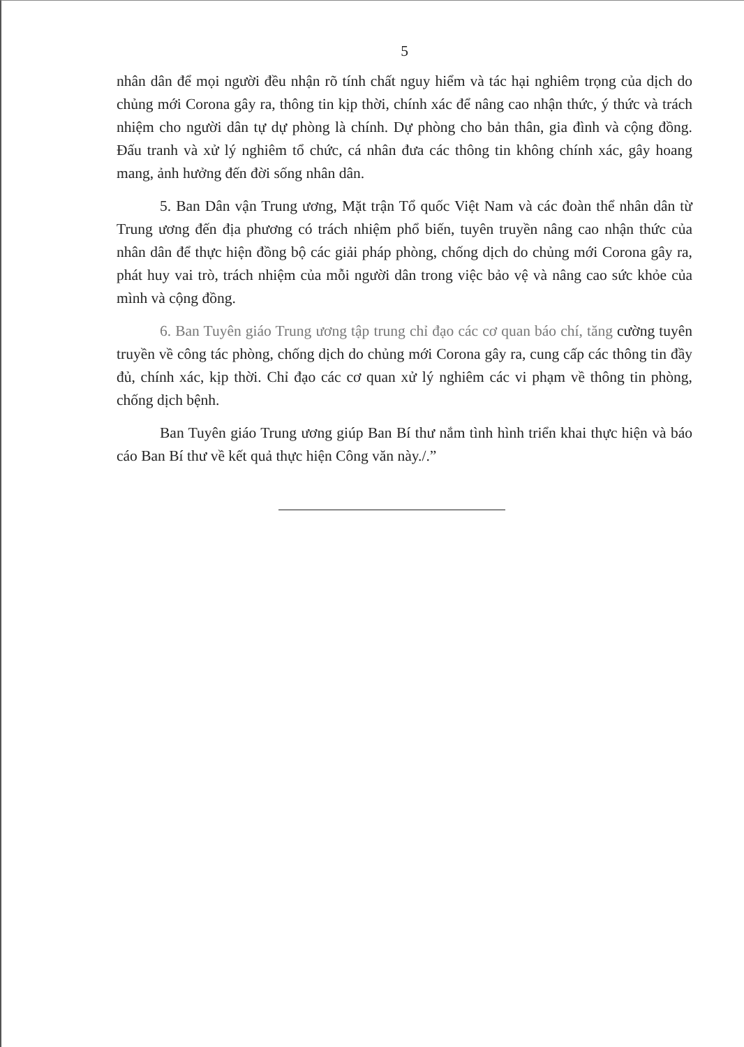5
nhân dân để mọi người đều nhận rõ tính chất nguy hiểm và tác hại nghiêm trọng của dịch do chủng mới Corona gây ra, thông tin kịp thời, chính xác để nâng cao nhận thức, ý thức và trách nhiệm cho người dân tự dự phòng là chính. Dự phòng cho bản thân, gia đình và cộng đồng. Đấu tranh và xử lý nghiêm tổ chức, cá nhân đưa các thông tin không chính xác, gây hoang mang, ảnh hưởng đến đời sống nhân dân.
5. Ban Dân vận Trung ương, Mặt trận Tổ quốc Việt Nam và các đoàn thể nhân dân từ Trung ương đến địa phương có trách nhiệm phổ biến, tuyên truyền nâng cao nhận thức của nhân dân để thực hiện đồng bộ các giải pháp phòng, chống dịch do chủng mới Corona gây ra, phát huy vai trò, trách nhiệm của mỗi người dân trong việc bảo vệ và nâng cao sức khỏe của mình và cộng đồng.
6. Ban Tuyên giáo Trung ương tập trung chỉ đạo các cơ quan báo chí, tăng cường tuyên truyền về công tác phòng, chống dịch do chủng mới Corona gây ra, cung cấp các thông tin đầy đủ, chính xác, kịp thời. Chỉ đạo các cơ quan xử lý nghiêm các vi phạm về thông tin phòng, chống dịch bệnh.
Ban Tuyên giáo Trung ương giúp Ban Bí thư nắm tình hình triển khai thực hiện và báo cáo Ban Bí thư về kết quả thực hiện Công văn này./.”